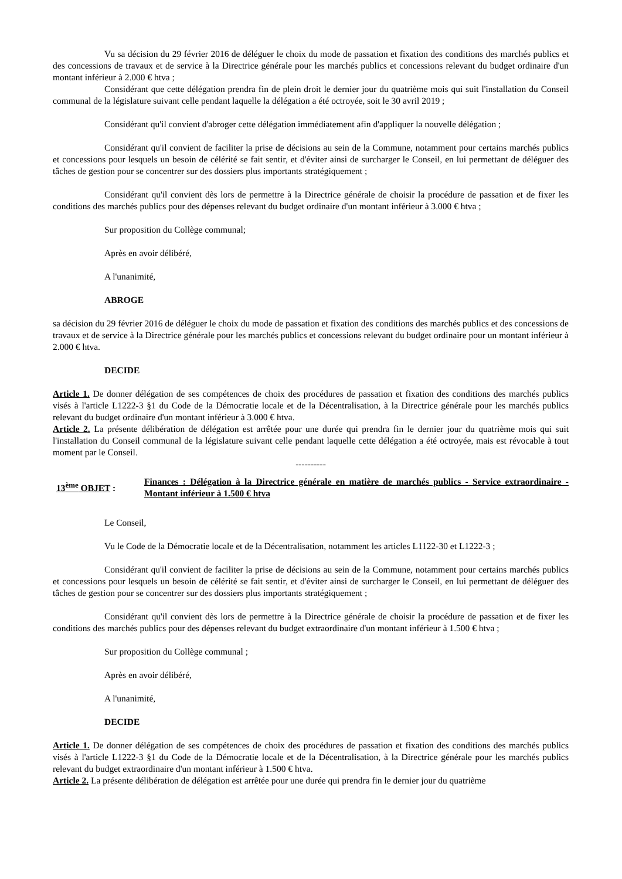Vu sa décision du 29 février 2016 de déléguer le choix du mode de passation et fixation des conditions des marchés publics et des concessions de travaux et de service à la Directrice générale pour les marchés publics et concessions relevant du budget ordinaire d'un montant inférieur à 2.000 € htva ;
Considérant que cette délégation prendra fin de plein droit le dernier jour du quatrième mois qui suit l'installation du Conseil communal de la législature suivant celle pendant laquelle la délégation a été octroyée, soit le 30 avril 2019 ;
Considérant qu'il convient d'abroger cette délégation immédiatement afin d'appliquer la nouvelle délégation ;
Considérant qu'il convient de faciliter la prise de décisions au sein de la Commune, notamment pour certains marchés publics et concessions pour lesquels un besoin de célérité se fait sentir, et d'éviter ainsi de surcharger le Conseil, en lui permettant de déléguer des tâches de gestion pour se concentrer sur des dossiers plus importants stratégiquement ;
Considérant qu'il convient dès lors de permettre à la Directrice générale de choisir la procédure de passation et de fixer les conditions des marchés publics pour des dépenses relevant du budget ordinaire d'un montant inférieur à 3.000 € htva ;
Sur proposition du Collège communal;
Après en avoir délibéré,
A l'unanimité,
ABROGE
sa décision du 29 février 2016 de déléguer le choix du mode de passation et fixation des conditions des marchés publics et des concessions de travaux et de service à la Directrice générale pour les marchés publics et concessions relevant du budget ordinaire pour un montant inférieur à 2.000 € htva.
DECIDE
Article 1. De donner délégation de ses compétences de choix des procédures de passation et fixation des conditions des marchés publics visés à l'article L1222-3 §1 du Code de la Démocratie locale et de la Décentralisation, à la Directrice générale pour les marchés publics relevant du budget ordinaire d'un montant inférieur à 3.000 € htva.
Article 2. La présente délibération de délégation est arrêtée pour une durée qui prendra fin le dernier jour du quatrième mois qui suit l'installation du Conseil communal de la législature suivant celle pendant laquelle cette délégation a été octroyée, mais est révocable à tout moment par le Conseil.
----------
13<sup>ème</sup> OBJET :
Finances : Délégation à la Directrice générale en matière de marchés publics - Service extraordinaire - Montant inférieur à 1.500 € htva
Le Conseil,
Vu le Code de la Démocratie locale et de la Décentralisation, notamment les articles L1122-30 et L1222-3 ;
Considérant qu'il convient de faciliter la prise de décisions au sein de la Commune, notamment pour certains marchés publics et concessions pour lesquels un besoin de célérité se fait sentir, et d'éviter ainsi de surcharger le Conseil, en lui permettant de déléguer des tâches de gestion pour se concentrer sur des dossiers plus importants stratégiquement ;
Considérant qu'il convient dès lors de permettre à la Directrice générale de choisir la procédure de passation et de fixer les conditions des marchés publics pour des dépenses relevant du budget extraordinaire d'un montant inférieur à 1.500 € htva ;
Sur proposition du Collège communal ;
Après en avoir délibéré,
A l'unanimité,
DECIDE
Article 1. De donner délégation de ses compétences de choix des procédures de passation et fixation des conditions des marchés publics visés à l'article L1222-3 §1 du Code de la Démocratie locale et de la Décentralisation, à la Directrice générale pour les marchés publics relevant du budget extraordinaire d'un montant inférieur à 1.500 € htva.
Article 2. La présente délibération de délégation est arrêtée pour une durée qui prendra fin le dernier jour du quatrième